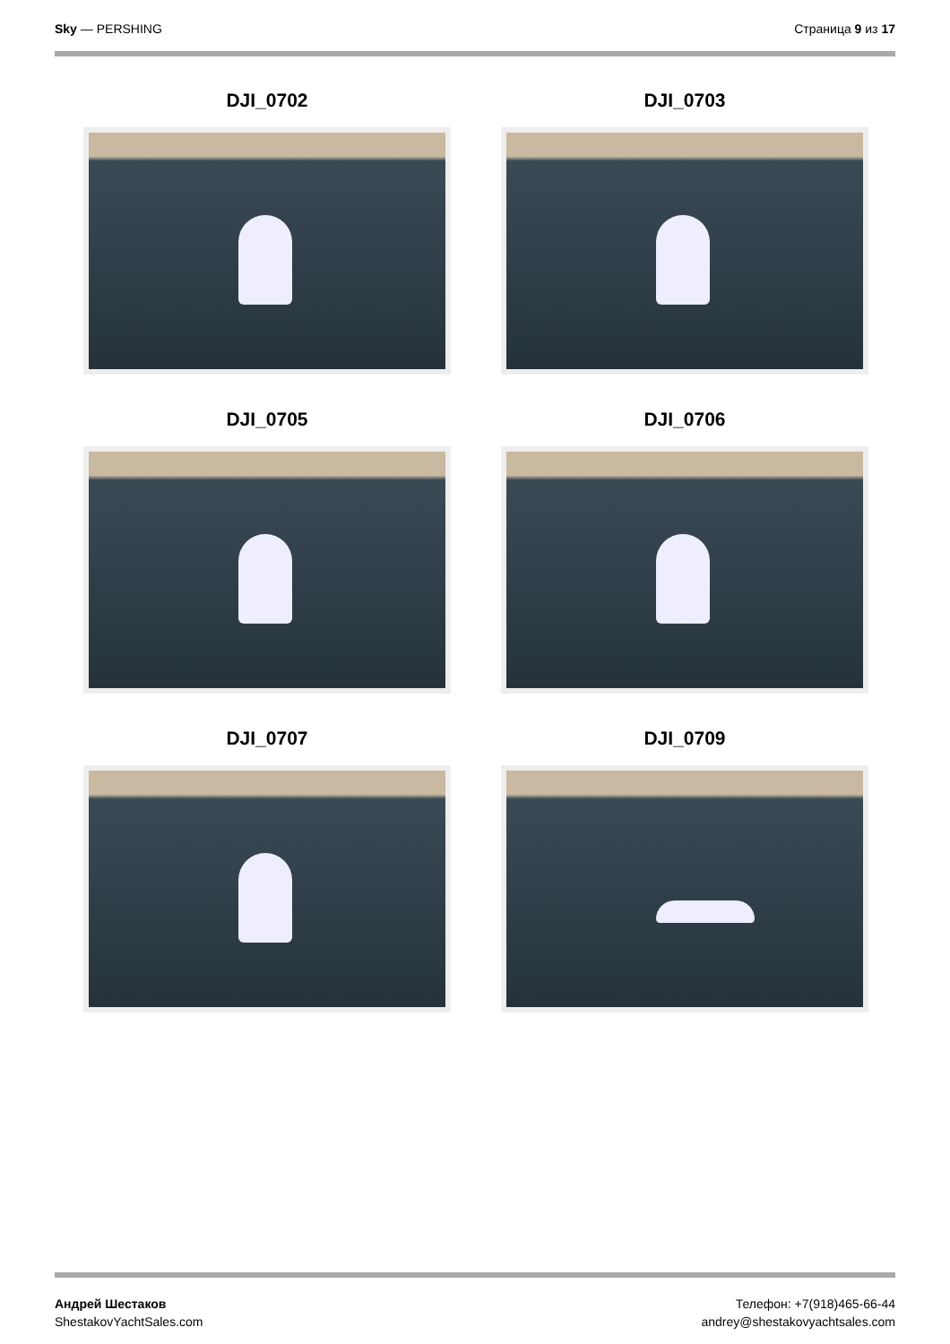Sky — PERSHING Страница 9 из 17
DJI_0702
DJI_0703
DJI_0705
DJI_0706
DJI_0707
DJI_0709
Андрей Шестаков
ShestakovYachtSales.com
Телефон: +7(918)465-66-44
andrey@shestakovyachtsales.com